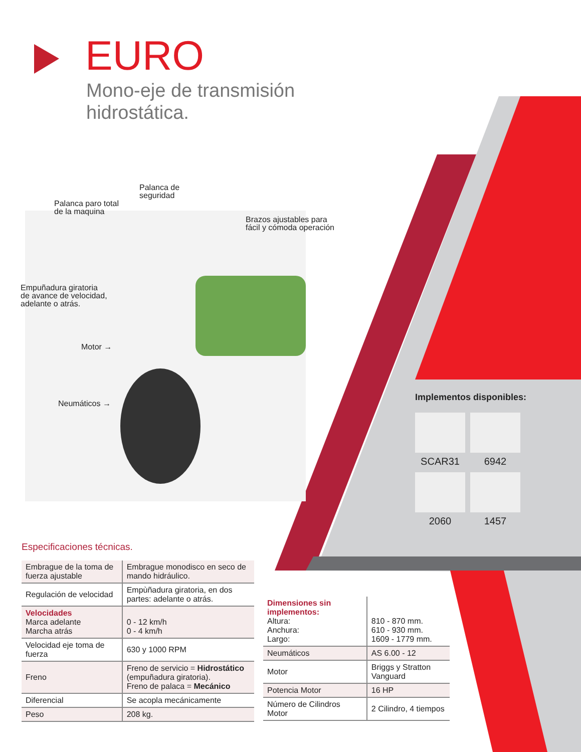EURO
Mono-eje de transmisión
hidrostática.
Palanca de
seguridad
Palanca paro total
de la maquina
Brazos ajustables para
fácil y cómoda operación
Empuñadura giratoria
de avance de velocidad,
adelante o atrás.
Motor →
Neumáticos →
Implementos disponibles:
SCAR31
6942
2060
1457
Especificaciones técnicas.
| Embrague de la toma de fuerza ajustable | Embrague monodisco en seco de mando hidráulico. |
| Regulación de velocidad | Empùñadura giratoria, en dos partes: adelante o atrás. |
| Velocidades Marca adelante Marcha atrás | 0 - 12 km/h 0 - 4 km/h |
| Velocidad eje toma de fuerza | 630 y 1000 RPM |
| Freno | Freno de servicio = Hidrostático (empuñadura giratoria). Freno de palaca = Mecánico |
| Diferencial | Se acopla mecánicamente |
| Peso | 208 kg. |
| Dimensiones sin implementos: Altura: Anchura: Largo: | 810 - 870 mm. 610 - 930 mm. 1609 - 1779 mm. |
| Neumáticos | AS 6.00 - 12 |
| Motor | Briggs y Stratton Vanguard |
| Potencia Motor | 16 HP |
| Número de Cilindros Motor | 2 Cilindro, 4 tiempos |